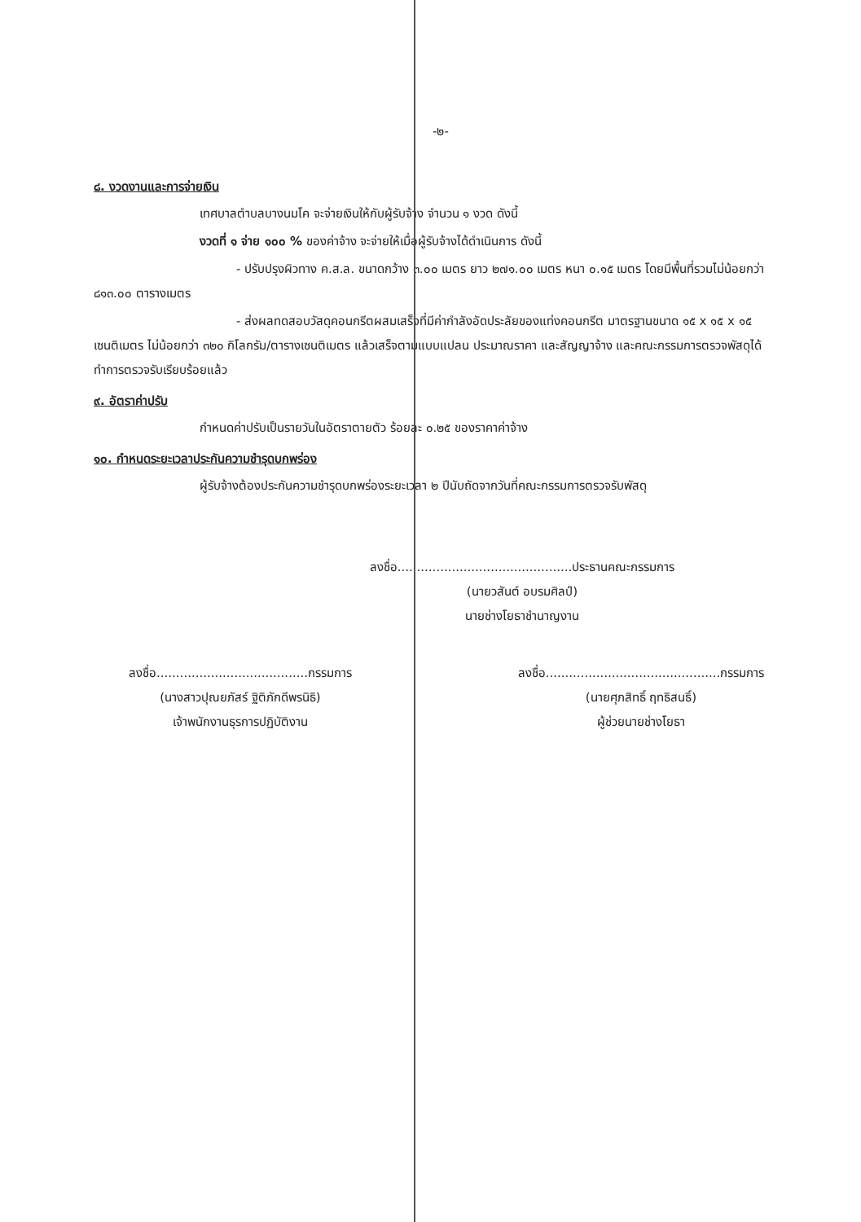-๒-
๘. งวดงานและการจ่ายเงิน
เทศบาลตำบลบางนมโค จะจ่ายเงินให้กับผู้รับจ้าง จำนวน ๑ งวด ดังนี้
งวดที่ ๑ จ่าย ๑๐๐ % ของค่าจ้าง จะจ่ายให้เมื่อผู้รับจ้างได้ดำเนินการ ดังนี้
- ปรับปรุงผิวทาง ค.ส.ล. ขนาดกว้าง ๓.๐๐ เมตร ยาว ๒๗๑.๐๐ เมตร หนา ๐.๑๕ เมตร โดยมีพื้นที่รวมไม่น้อยกว่า ๘๑๓.๐๐ ตารางเมตร
- ส่งผลทดสอบวัสดุคอนกรีตผสมเสร็จที่มีค่ากำลังอัดประลัยของแท่งคอนกรีต มาตรฐานขนาด ๑๕ x ๑๕ x ๑๕ เซนติเมตร ไม่น้อยกว่า ๓๒๐ กิโลกรัม/ตารางเซนติเมตร แล้วเสร็จตามแบบแปลน ประมาณราคา และสัญญาจ้าง และคณะกรรมการตรวจพัสดุได้ทำการตรวจรับเรียบร้อยแล้ว
๙. อัตราค่าปรับ
กำหนดค่าปรับเป็นรายวันในอัตราตายตัว ร้อยละ ๐.๒๕ ของราคาค่าจ้าง
๑๐. กำหนดระยะเวลาประกันความชำรุดบกพร่อง
ผู้รับจ้างต้องประกันความชำรุดบกพร่องระยะเวลา ๒ ปีนับถัดจากวันที่คณะกรรมการตรวจรับพัสดุ
ลงชื่อ.............................................ประธานคณะกรรมการ
(นายวสันต์ อบรมศิลป์)
นายช่างโยธาชำนาญงาน
ลงชื่อ.......................................กรรมการ
(นางสาวปุณยภัสร์ ฐิติภักดีพรนิธิ)
เจ้าพนักงานธุรการปฏิบัติงาน
ลงชื่อ.............................................กรรมการ
(นายศุภสิทธิ์ ฤทธิสนธิ์)
ผู้ช่วยนายช่างโยธา